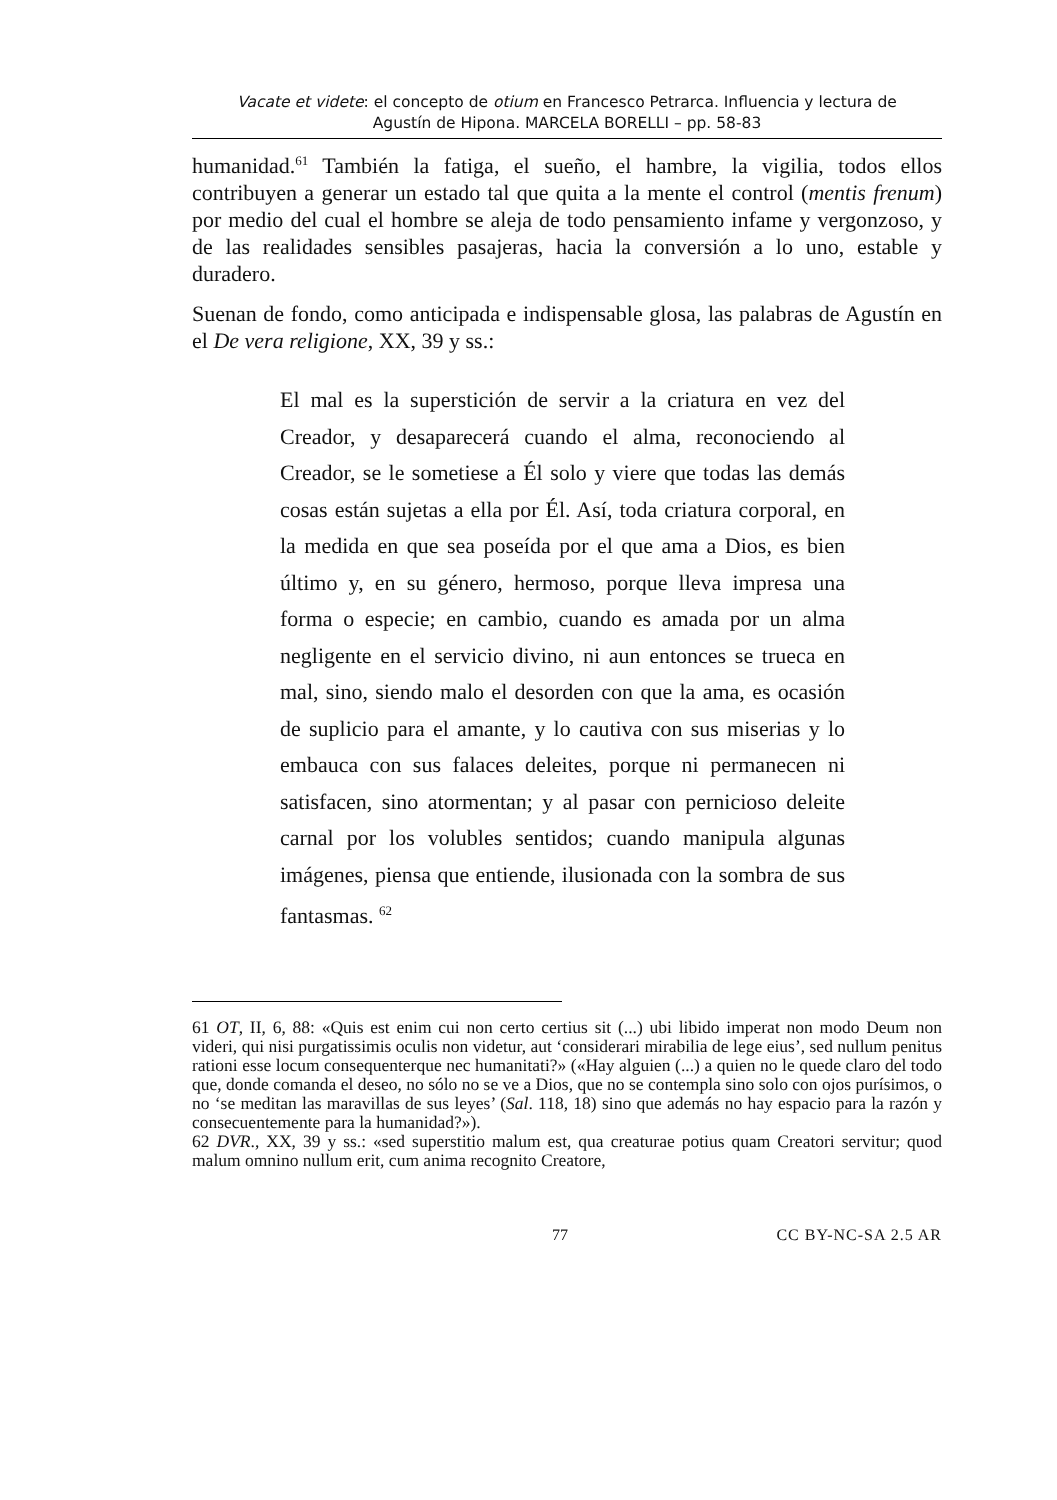Vacate et videte: el concepto de otium en Francesco Petrarca. Influencia y lectura de
Agustín de Hipona. MARCELA BORELLI – pp. 58-83
humanidad.<sup>61</sup> También la fatiga, el sueño, el hambre, la vigilia, todos ellos contribuyen a generar un estado tal que quita a la mente el control (mentis frenum) por medio del cual el hombre se aleja de todo pensamiento infame y vergonzoso, y de las realidades sensibles pasajeras, hacia la conversión a lo uno, estable y duradero.
Suenan de fondo, como anticipada e indispensable glosa, las palabras de Agustín en el De vera religione, XX, 39 y ss.:
El mal es la superstición de servir a la criatura en vez del Creador, y desaparecerá cuando el alma, reconociendo al Creador, se le sometiese a Él solo y viere que todas las demás cosas están sujetas a ella por Él. Así, toda criatura corporal, en la medida en que sea poseída por el que ama a Dios, es bien último y, en su género, hermoso, porque lleva impresa una forma o especie; en cambio, cuando es amada por un alma negligente en el servicio divino, ni aun entonces se trueca en mal, sino, siendo malo el desorden con que la ama, es ocasión de suplicio para el amante, y lo cautiva con sus miserias y lo embauca con sus falaces deleites, porque ni permanecen ni satisfacen, sino atormentan; y al pasar con pernicioso deleite carnal por los volubles sentidos; cuando manipula algunas imágenes, piensa que entiende, ilusionada con la sombra de sus fantasmas. <sup>62</sup>
61 OT, II, 6, 88: «Quis est enim cui non certo certius sit (...) ubi libido imperat non modo Deum non videri, qui nisi purgatissimis oculis non videtur, aut ‘considerari mirabilia de lege eius’, sed nullum penitus rationi esse locum consequenterque nec humanitati?» («Hay alguien (...) a quien no le quede claro del todo que, donde comanda el deseo, no sólo no se ve a Dios, que no se contempla sino solo con ojos purísimos, o no ‘se meditan las maravillas de sus leyes’ (Sal. 118, 18) sino que además no hay espacio para la razón y consecuentemente para la humanidad?»).
62 DVR., XX, 39 y ss.: «sed superstitio malum est, qua creaturae potius quam Creatori servitur; quod malum omnino nullum erit, cum anima recognito Creatore,
77 CC BY-NC-SA 2.5 AR